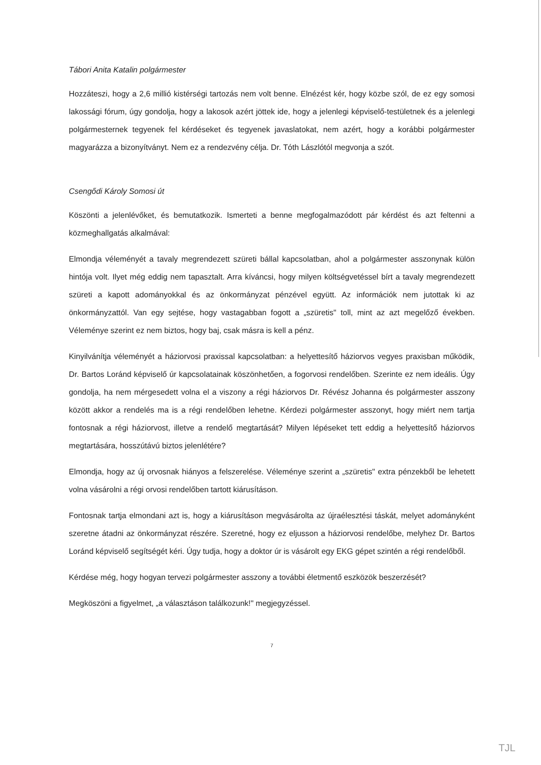Tábori Anita Katalin polgármester
Hozzáteszi, hogy a 2,6 millió kistérségi tartozás nem volt benne. Elnézést kér, hogy közbe szól, de ez egy somosi lakossági fórum, úgy gondolja, hogy a lakosok azért jöttek ide, hogy a jelenlegi képviselő-testületnek és a jelenlegi polgármesternek tegyenek fel kérdéseket és tegyenek javaslatokat, nem azért, hogy a korábbi polgármester magyarázza a bizonyítványt. Nem ez a rendezvény célja. Dr. Tóth Lászlótól megvonja a szót.
Csengődi Károly Somosi út
Köszönti a jelenlévőket, és bemutatkozik. Ismerteti a benne megfogalmazódott pár kérdést és azt feltenni a közmeghallgatás alkalmával:
Elmondja véleményét a tavaly megrendezett szüreti bállal kapcsolatban, ahol a polgármester asszonynak külön hintója volt. Ilyet még eddig nem tapasztalt. Arra kíváncsi, hogy milyen költségvetéssel bírt a tavaly megrendezett szüreti a kapott adományokkal és az önkormányzat pénzével együtt. Az információk nem jutottak ki az önkormányzattól. Van egy sejtése, hogy vastagabban fogott a „szüretis" toll, mint az azt megelőző években. Véleménye szerint ez nem biztos, hogy baj, csak másra is kell a pénz.
Kinyilvánítja véleményét a háziorvosi praxissal kapcsolatban: a helyettesítő háziorvos vegyes praxisban működik, Dr. Bartos Loránd képviselő úr kapcsolatainak köszönhetően, a fogorvosi rendelőben. Szerinte ez nem ideális. Úgy gondolja, ha nem mérgesedett volna el a viszony a régi háziorvos Dr. Révész Johanna és polgármester asszony között akkor a rendelés ma is a régi rendelőben lehetne. Kérdezi polgármester asszonyt, hogy miért nem tartja fontosnak a régi háziorvost, illetve a rendelő megtartását? Milyen lépéseket tett eddig a helyettesítő háziorvos megtartására, hosszútávú biztos jelenlétére?
Elmondja, hogy az új orvosnak hiányos a felszerelése. Véleménye szerint a „szüretis" extra pénzekből be lehetett volna vásárolni a régi orvosi rendelőben tartott kiárusításon.
Fontosnak tartja elmondani azt is, hogy a kiárusításon megvásárolta az újraélesztési táskát, melyet adományként szeretne átadni az önkormányzat részére. Szeretné, hogy ez eljusson a háziorvosi rendelőbe, melyhez Dr. Bartos Loránd képviselő segítségét kéri. Úgy tudja, hogy a doktor úr is vásárolt egy EKG gépet szintén a régi rendelőből.
Kérdése még, hogy hogyan tervezi polgármester asszony a további életmentő eszközök beszerzését?
Megköszöni a figyelmet, „a választáson találkozunk!" megjegyzéssel.
7
TJL